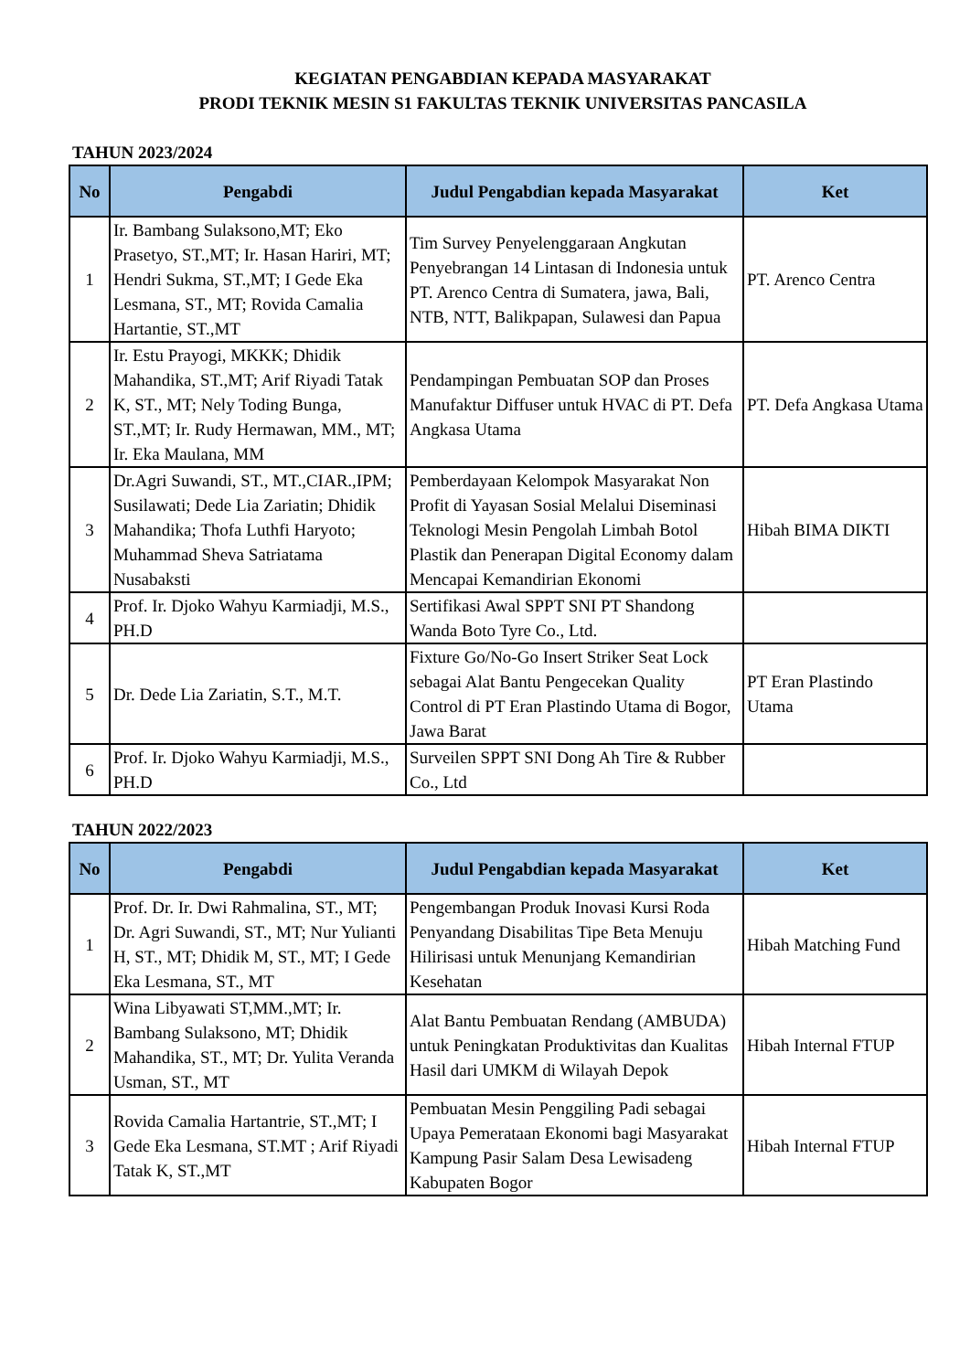KEGIATAN PENGABDIAN KEPADA MASYARAKAT
PRODI TEKNIK MESIN S1 FAKULTAS TEKNIK UNIVERSITAS PANCASILA
TAHUN 2023/2024
| No | Pengabdi | Judul Pengabdian kepada Masyarakat | Ket |
| --- | --- | --- | --- |
| 1 | Ir. Bambang Sulaksono,MT; Eko Prasetyo, ST.,MT; Ir. Hasan Hariri, MT; Hendri Sukma, ST.,MT; I Gede Eka Lesmana, ST., MT; Rovida Camalia Hartantie, ST.,MT | Tim Survey Penyelenggaraan Angkutan Penyebrangan 14 Lintasan di Indonesia untuk PT. Arenco Centra di Sumatera, jawa, Bali, NTB, NTT, Balikpapan, Sulawesi dan Papua | PT. Arenco Centra |
| 2 | Ir. Estu Prayogi, MKKK; Dhidik Mahandika, ST.,MT; Arif Riyadi Tatak K, ST., MT; Nely Toding Bunga, ST.,MT; Ir. Rudy Hermawan, MM., MT; Ir. Eka Maulana, MM | Pendampingan Pembuatan SOP dan Proses Manufaktur Diffuser untuk HVAC di PT. Defa Angkasa Utama | PT. Defa Angkasa Utama |
| 3 | Dr.Agri Suwandi, ST., MT.,CIAR.,IPM; Susilawati; Dede Lia Zariatin; Dhidik Mahandika; Thofa Luthfi Haryoto; Muhammad Sheva Satriatama Nusabaksti | Pemberdayaan Kelompok Masyarakat Non Profit di Yayasan Sosial Melalui Diseminasi Teknologi Mesin Pengolah Limbah Botol Plastik dan Penerapan Digital Economy dalam Mencapai Kemandirian Ekonomi | Hibah BIMA DIKTI |
| 4 | Prof. Ir. Djoko Wahyu Karmiadji, M.S., PH.D | Sertifikasi Awal SPPT SNI PT Shandong Wanda Boto Tyre Co., Ltd. | |
| 5 | Dr. Dede Lia Zariatin, S.T., M.T. | Fixture Go/No-Go Insert Striker Seat Lock sebagai Alat Bantu Pengecekan Quality Control di PT Eran Plastindo Utama di Bogor, Jawa Barat | PT Eran Plastindo Utama |
| 6 | Prof. Ir. Djoko Wahyu Karmiadji, M.S., PH.D | Surveilen SPPT SNI Dong Ah Tire & Rubber Co., Ltd | |
TAHUN 2022/2023
| No | Pengabdi | Judul Pengabdian kepada Masyarakat | Ket |
| --- | --- | --- | --- |
| 1 | Prof. Dr. Ir. Dwi Rahmalina, ST., MT; Dr. Agri Suwandi, ST., MT; Nur Yulianti H, ST., MT; Dhidik M, ST., MT; I Gede Eka Lesmana, ST., MT | Pengembangan Produk Inovasi Kursi Roda Penyandang Disabilitas Tipe Beta Menuju Hilirisasi untuk Menunjang Kemandirian Kesehatan | Hibah Matching Fund |
| 2 | Wina Libyawati ST,MM.,MT; Ir. Bambang Sulaksono, MT; Dhidik Mahandika, ST., MT; Dr. Yulita Veranda Usman, ST., MT | Alat Bantu Pembuatan Rendang (AMBUDA) untuk Peningkatan Produktivitas dan Kualitas Hasil dari UMKM di Wilayah Depok | Hibah Internal FTUP |
| 3 | Rovida Camalia Hartantrie, ST.,MT; I Gede Eka Lesmana, ST.MT ; Arif Riyadi Tatak K, ST.,MT | Pembuatan Mesin Penggiling Padi sebagai Upaya Pemerataan Ekonomi bagi Masyarakat Kampung Pasir Salam Desa Lewisadeng Kabupaten Bogor | Hibah Internal FTUP |